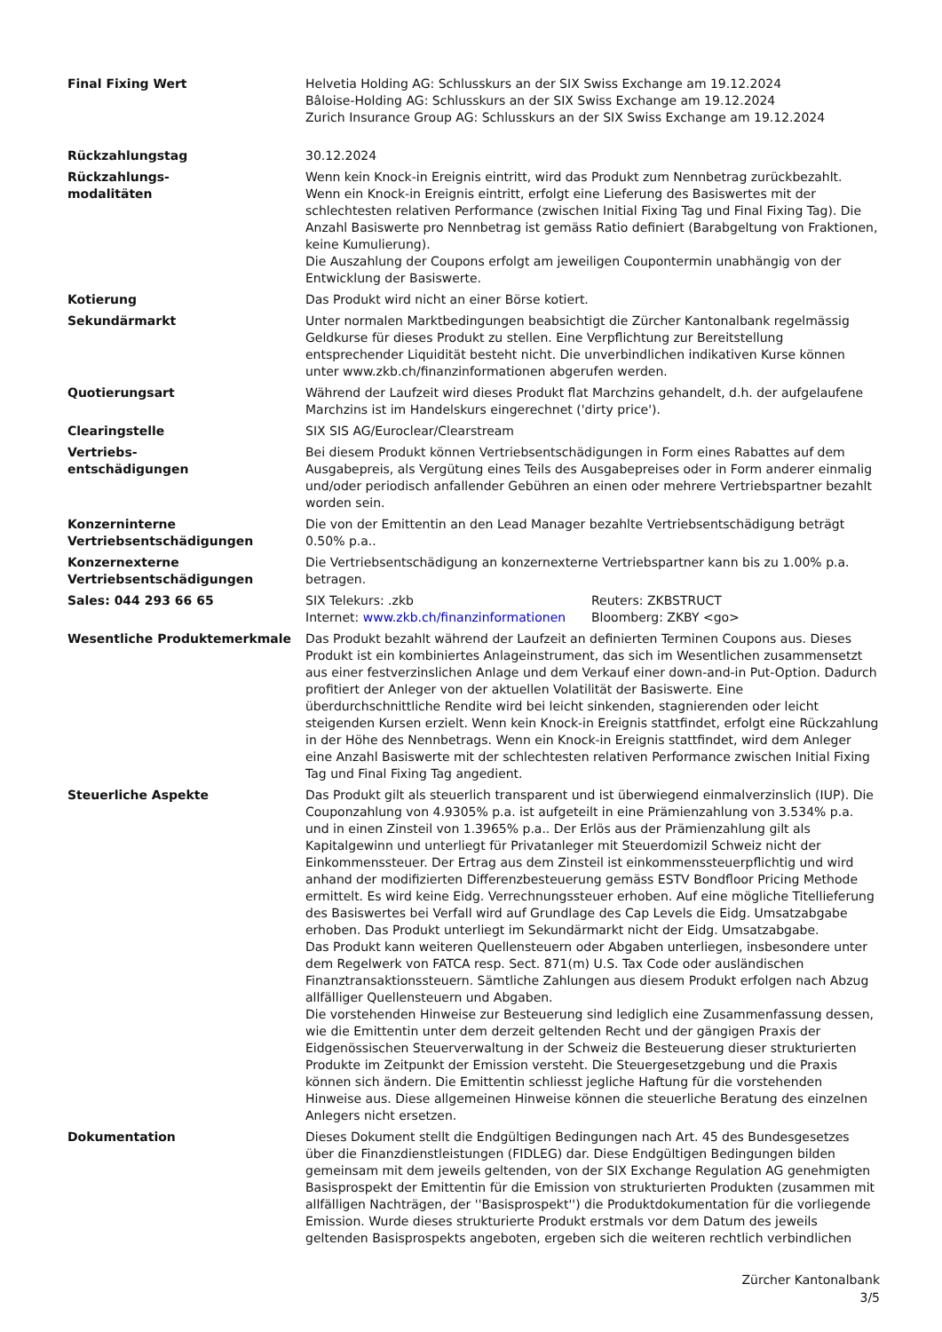| Final Fixing Wert | Helvetia Holding AG: Schlusskurs an der SIX Swiss Exchange am 19.12.2024 Bâloise-Holding AG: Schlusskurs an der SIX Swiss Exchange am 19.12.2024 Zurich Insurance Group AG: Schlusskurs an der SIX Swiss Exchange am 19.12.2024 |
| Rückzahlungstag | 30.12.2024 |
| Rückzahlungs- modalitäten | Wenn kein Knock-in Ereignis eintritt, wird das Produkt zum Nennbetrag zurückbezahlt. Wenn ein Knock-in Ereignis eintritt, erfolgt eine Lieferung des Basiswertes mit der schlechtesten relativen Performance (zwischen Initial Fixing Tag und Final Fixing Tag). Die Anzahl Basiswerte pro Nennbetrag ist gemäss Ratio definiert (Barabgeltung von Fraktionen, keine Kumulierung). Die Auszahlung der Coupons erfolgt am jeweiligen Coupontermin unabhängig von der Entwicklung der Basiswerte. |
| Kotierung | Das Produkt wird nicht an einer Börse kotiert. |
| Sekundärmarkt | Unter normalen Marktbedingungen beabsichtigt die Zürcher Kantonalbank regelmässig Geldkurse für dieses Produkt zu stellen. Eine Verpflichtung zur Bereitstellung entsprechender Liquidität besteht nicht. Die unverbindlichen indikativen Kurse können unter www.zkb.ch/finanzinformationen abgerufen werden. |
| Quotierungsart | Während der Laufzeit wird dieses Produkt flat Marchzins gehandelt, d.h. der aufgelaufene Marchzins ist im Handelskurs eingerechnet ('dirty price'). |
| Clearingstelle | SIX SIS AG/Euroclear/Clearstream |
| Vertriebs- entschädigungen | Bei diesem Produkt können Vertriebsentschädigungen in Form eines Rabattes auf dem Ausgabepreis, als Vergütung eines Teils des Ausgabepreises oder in Form anderer einmalig und/oder periodisch anfallender Gebühren an einen oder mehrere Vertriebspartner bezahlt worden sein. |
| Konzerninterne Vertriebsentschädigungen | Die von der Emittentin an den Lead Manager bezahlte Vertriebsentschädigung beträgt 0.50% p.a.. |
| Konzernexterne Vertriebsentschädigungen | Die Vertriebsentschädigung an konzernexterne Vertriebspartner kann bis zu 1.00% p.a. betragen. |
| Sales: 044 293 66 65 | / SIX Telekurs: .zkb / Reuters: ZKBSTRUCT / / Internet: www.zkb.ch/finanzinformationen / Bloomberg: ZKBY <go> / |
| Wesentliche Produktemerkmale | Das Produkt bezahlt während der Laufzeit an definierten Terminen Coupons aus. Dieses Produkt ist ein kombiniertes Anlageinstrument, das sich im Wesentlichen zusammensetzt aus einer festverzinslichen Anlage und dem Verkauf einer down-and-in Put-Option. Dadurch profitiert der Anleger von der aktuellen Volatilität der Basiswerte. Eine überdurchschnittliche Rendite wird bei leicht sinkenden, stagnierenden oder leicht steigenden Kursen erzielt. Wenn kein Knock-in Ereignis stattfindet, erfolgt eine Rückzahlung in der Höhe des Nennbetrags. Wenn ein Knock-in Ereignis stattfindet, wird dem Anleger eine Anzahl Basiswerte mit der schlechtesten relativen Performance zwischen Initial Fixing Tag und Final Fixing Tag angedient. |
| Steuerliche Aspekte | Das Produkt gilt als steuerlich transparent und ist überwiegend einmalverzinslich (IUP). Die Couponzahlung von 4.9305% p.a. ist aufgeteilt in eine Prämienzahlung von 3.534% p.a. und in einen Zinsteil von 1.3965% p.a.. Der Erlös aus der Prämienzahlung gilt als Kapitalgewinn und unterliegt für Privatanleger mit Steuerdomizil Schweiz nicht der Einkommenssteuer. Der Ertrag aus dem Zinsteil ist einkommenssteuerpflichtig und wird anhand der modifizierten Differenzbesteuerung gemäss ESTV Bondfloor Pricing Methode ermittelt. Es wird keine Eidg. Verrechnungssteuer erhoben. Auf eine mögliche Titellieferung des Basiswertes bei Verfall wird auf Grundlage des Cap Levels die Eidg. Umsatzabgabe erhoben. Das Produkt unterliegt im Sekundärmarkt nicht der Eidg. Umsatzabgabe. Das Produkt kann weiteren Quellensteuern oder Abgaben unterliegen, insbesondere unter dem Regelwerk von FATCA resp. Sect. 871(m) U.S. Tax Code oder ausländischen Finanztransaktionssteuern. Sämtliche Zahlungen aus diesem Produkt erfolgen nach Abzug allfälliger Quellensteuern und Abgaben. Die vorstehenden Hinweise zur Besteuerung sind lediglich eine Zusammenfassung dessen, wie die Emittentin unter dem derzeit geltenden Recht und der gängigen Praxis der Eidgenössischen Steuerverwaltung in der Schweiz die Besteuerung dieser strukturierten Produkte im Zeitpunkt der Emission versteht. Die Steuergesetzgebung und die Praxis können sich ändern. Die Emittentin schliesst jegliche Haftung für die vorstehenden Hinweise aus. Diese allgemeinen Hinweise können die steuerliche Beratung des einzelnen Anlegers nicht ersetzen. |
| Dokumentation | Dieses Dokument stellt die Endgültigen Bedingungen nach Art. 45 des Bundesgesetzes über die Finanzdienstleistungen (FIDLEG) dar. Diese Endgültigen Bedingungen bilden gemeinsam mit dem jeweils geltenden, von der SIX Exchange Regulation AG genehmigten Basisprospekt der Emittentin für die Emission von strukturierten Produkten (zusammen mit allfälligen Nachträgen, der ''Basisprospekt'') die Produktdokumentation für die vorliegende Emission. Wurde dieses strukturierte Produkt erstmals vor dem Datum des jeweils geltenden Basisprospekts angeboten, ergeben sich die weiteren rechtlich verbindlichen |
Zürcher Kantonalbank
3/5